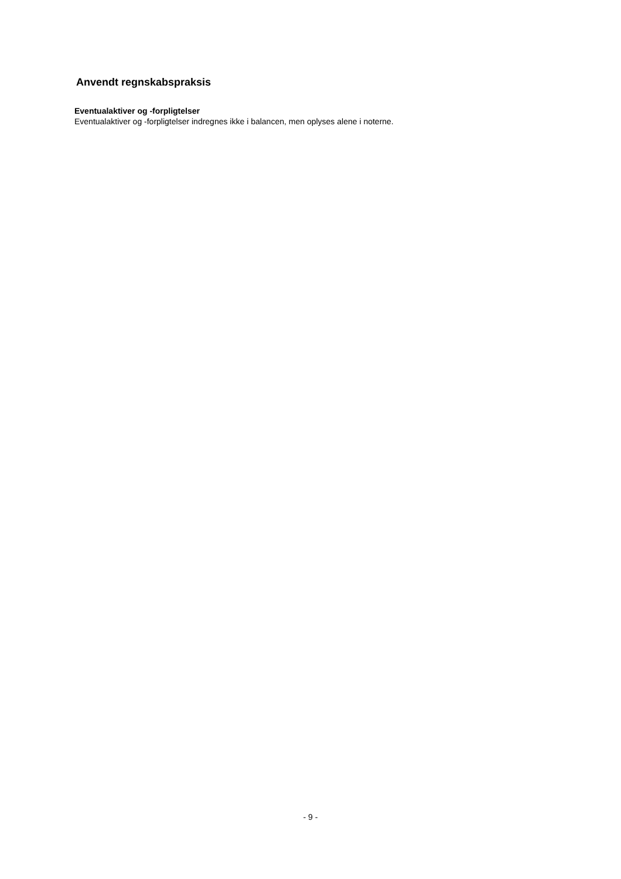Anvendt regnskabspraksis
Eventualaktiver og -forpligtelser
Eventualaktiver og -forpligtelser indregnes ikke i balancen, men oplyses alene i noterne.
- 9 -